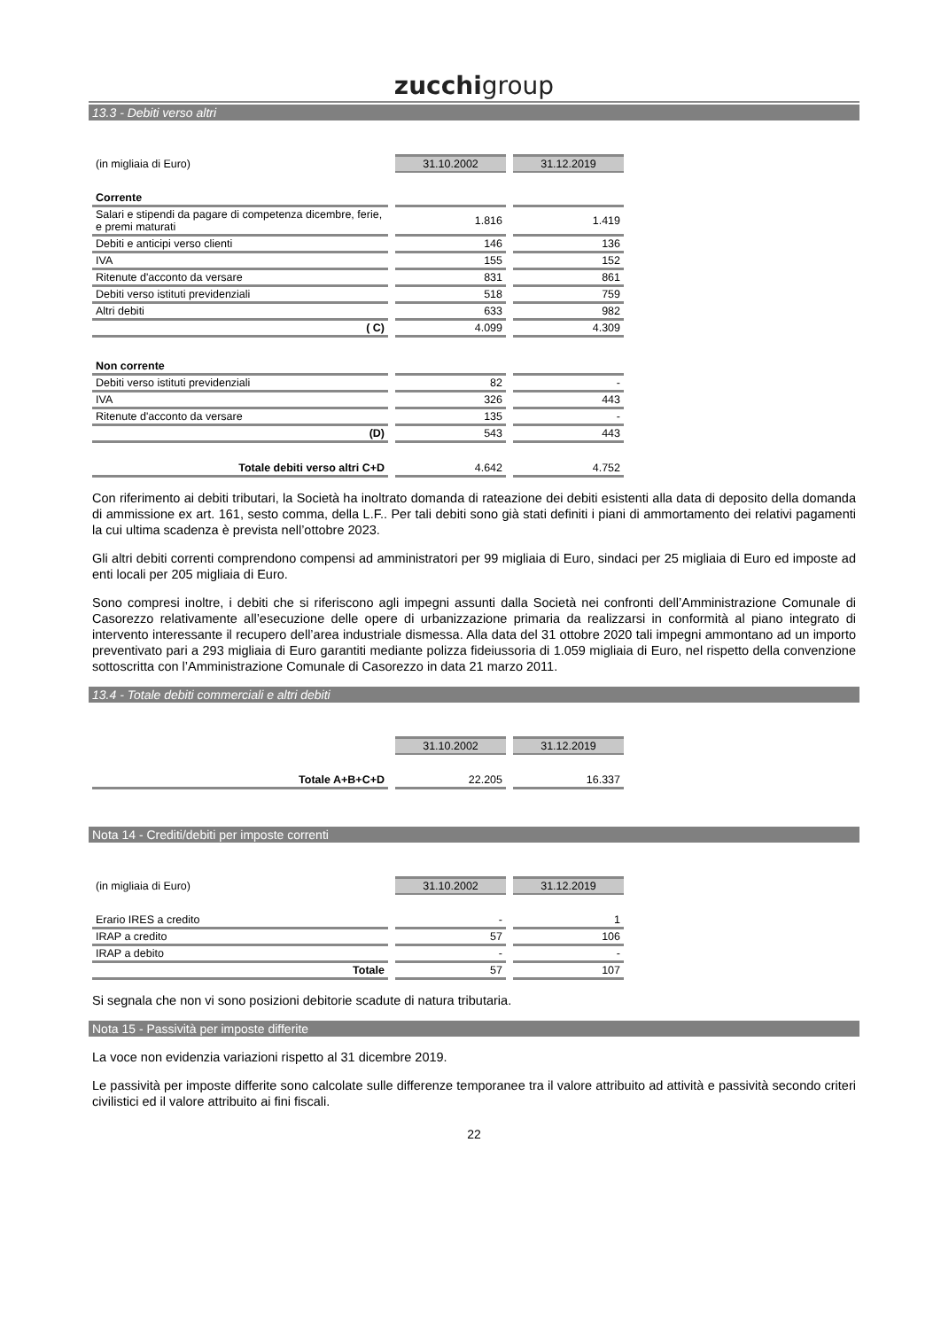zucchigroup
13.3 - Debiti verso altri
| (in migliaia di Euro) | 31.10.2002 | 31.12.2019 |
| Corrente | | |
| Salari e stipendi da pagare di competenza dicembre, ferie, e premi maturati | 1.816 | 1.419 |
| Debiti e anticipi verso clienti | 146 | 136 |
| IVA | 155 | 152 |
| Ritenute d'acconto da versare | 831 | 861 |
| Debiti verso istituti previdenziali | 518 | 759 |
| Altri debiti | 633 | 982 |
| ( C) | 4.099 | 4.309 |
| Non corrente | | |
| Debiti verso istituti previdenziali | 82 | - |
| IVA | 326 | 443 |
| Ritenute d'acconto da versare | 135 | - |
| (D) | 543 | 443 |
| Totale debiti verso altri C+D | 4.642 | 4.752 |
Con riferimento ai debiti tributari, la Società ha inoltrato domanda di rateazione dei debiti esistenti alla data di deposito della domanda di ammissione ex art. 161, sesto comma, della L.F.. Per tali debiti sono già stati definiti i piani di ammortamento dei relativi pagamenti la cui ultima scadenza è prevista nell’ottobre 2023.
Gli altri debiti correnti comprendono compensi ad amministratori per 99 migliaia di Euro, sindaci per 25 migliaia di Euro ed imposte ad enti locali per 205 migliaia di Euro.
Sono compresi inoltre, i debiti che si riferiscono agli impegni assunti dalla Società nei confronti dell’Amministrazione Comunale di Casorezzo relativamente all’esecuzione delle opere di urbanizzazione primaria da realizzarsi in conformità al piano integrato di intervento interessante il recupero dell’area industriale dismessa. Alla data del 31 ottobre 2020 tali impegni ammontano ad un importo preventivato pari a 293 migliaia di Euro garantiti mediante polizza fideiussoria di 1.059 migliaia di Euro, nel rispetto della convenzione sottoscritta con l’Amministrazione Comunale di Casorezzo in data 21 marzo 2011.
13.4 - Totale debiti commerciali e altri debiti
| | 31.10.2002 | 31.12.2019 |
| Totale A+B+C+D | 22.205 | 16.337 |
Nota 14 - Crediti/debiti per imposte correnti
| (in migliaia di Euro) | 31.10.2002 | 31.12.2019 |
| Erario IRES a credito | - | 1 |
| IRAP a credito | 57 | 106 |
| IRAP a debito | - | - |
| Totale | 57 | 107 |
Si segnala che non vi sono posizioni debitorie scadute di natura tributaria.
Nota 15 - Passività per imposte differite
La voce non evidenzia variazioni rispetto al 31 dicembre 2019.
Le passività per imposte differite sono calcolate sulle differenze temporanee tra il valore attribuito ad attività e passività secondo criteri civilistici ed il valore attribuito ai fini fiscali.
22